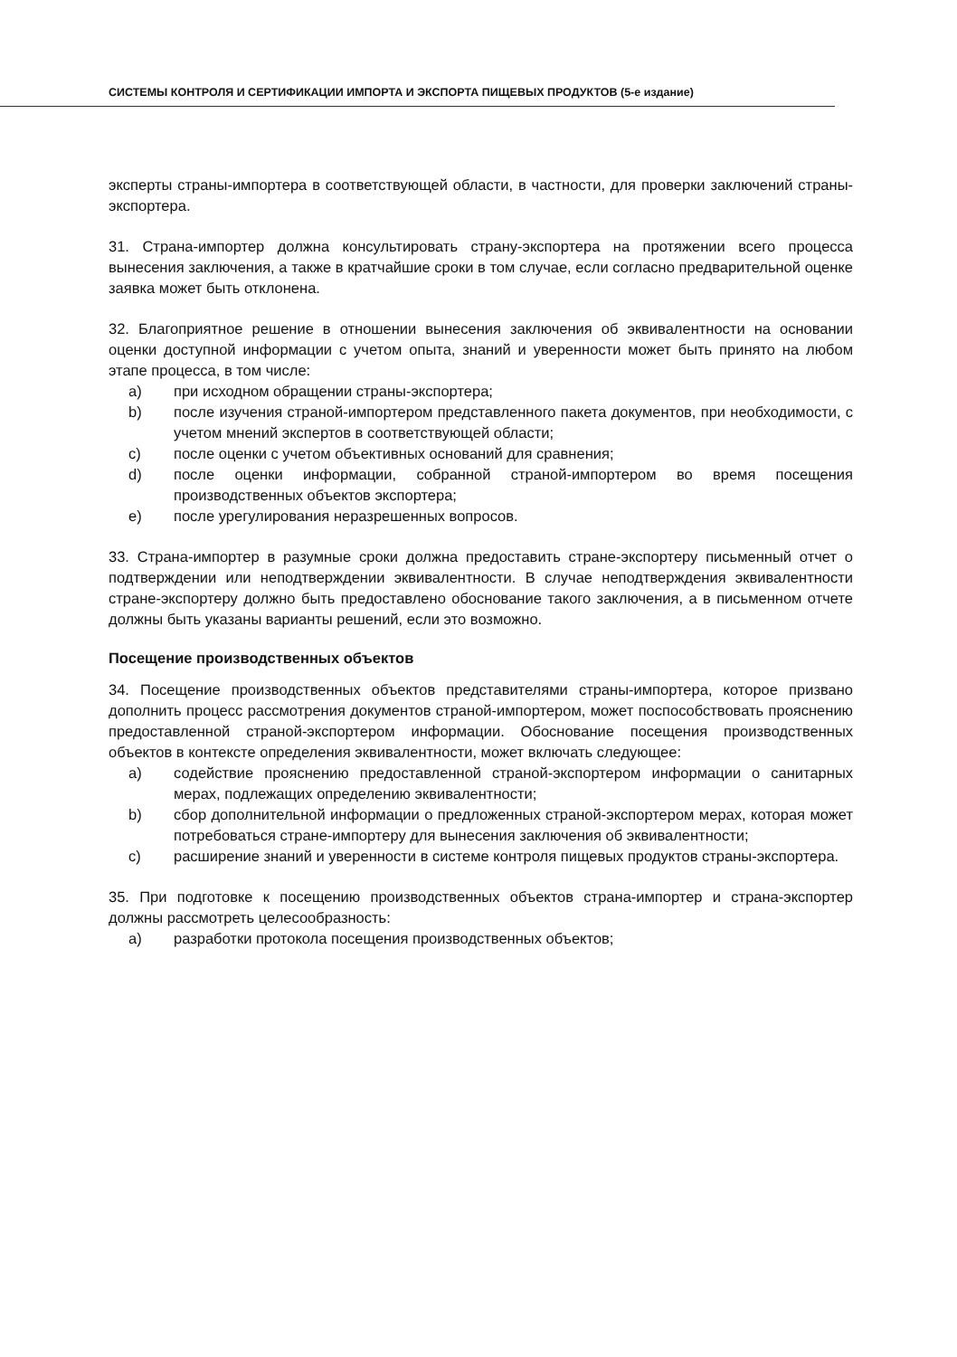СИСТЕМЫ КОНТРОЛЯ И СЕРТИФИКАЦИИ ИМПОРТА И ЭКСПОРТА ПИЩЕВЫХ ПРОДУКТОВ (5-е издание)
эксперты страны-импортера в соответствующей области, в частности, для проверки заключений страны-экспортера.
31. Страна-импортер должна консультировать страну-экспортера на протяжении всего процесса вынесения заключения, а также в кратчайшие сроки в том случае, если согласно предварительной оценке заявка может быть отклонена.
32. Благоприятное решение в отношении вынесения заключения об эквивалентности на основании оценки доступной информации с учетом опыта, знаний и уверенности может быть принято на любом этапе процесса, в том числе:
a) при исходном обращении страны-экспортера;
b) после изучения страной-импортером представленного пакета документов, при необходимости, с учетом мнений экспертов в соответствующей области;
c) после оценки с учетом объективных оснований для сравнения;
d) после оценки информации, собранной страной-импортером во время посещения производственных объектов экспортера;
e) после урегулирования неразрешенных вопросов.
33. Страна-импортер в разумные сроки должна предоставить стране-экспортеру письменный отчет о подтверждении или неподтверждении эквивалентности. В случае неподтверждения эквивалентности стране-экспортеру должно быть предоставлено обоснование такого заключения, а в письменном отчете должны быть указаны варианты решений, если это возможно.
Посещение производственных объектов
34. Посещение производственных объектов представителями страны-импортера, которое призвано дополнить процесс рассмотрения документов страной-импортером, может поспособствовать прояснению предоставленной страной-экспортером информации. Обоснование посещения производственных объектов в контексте определения эквивалентности, может включать следующее:
a) содействие прояснению предоставленной страной-экспортером информации о санитарных мерах, подлежащих определению эквивалентности;
b) сбор дополнительной информации о предложенных страной-экспортером мерах, которая может потребоваться стране-импортеру для вынесения заключения об эквивалентности;
c) расширение знаний и уверенности в системе контроля пищевых продуктов страны-экспортера.
35. При подготовке к посещению производственных объектов страна-импортер и страна-экспортер должны рассмотреть целесообразность:
a) разработки протокола посещения производственных объектов;